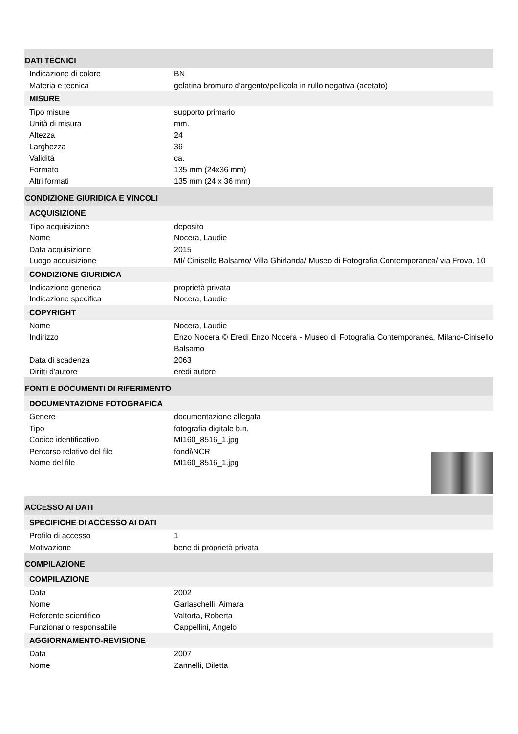DATI TECNICI
| Indicazione di colore | BN |
| Materia e tecnica | gelatina bromuro d'argento/pellicola in rullo negativa (acetato) |
MISURE
| Tipo misure | supporto primario |
| Unità di misura | mm. |
| Altezza | 24 |
| Larghezza | 36 |
| Validità | ca. |
| Formato | 135 mm (24x36 mm) |
| Altri formati | 135 mm (24 x 36 mm) |
CONDIZIONE GIURIDICA E VINCOLI
ACQUISIZIONE
| Tipo acquisizione | deposito |
| Nome | Nocera, Laudie |
| Data acquisizione | 2015 |
| Luogo acquisizione | MI/ Cinisello Balsamo/ Villa Ghirlanda/ Museo di Fotografia Contemporanea/ via Frova, 10 |
CONDIZIONE GIURIDICA
| Indicazione generica | proprietà privata |
| Indicazione specifica | Nocera, Laudie |
COPYRIGHT
| Nome | Nocera, Laudie |
| Indirizzo | Enzo Nocera © Eredi Enzo Nocera - Museo di Fotografia Contemporanea, Milano-Cinisello Balsamo |
| Data di scadenza | 2063 |
| Diritti d'autore | eredi autore |
FONTI E DOCUMENTI DI RIFERIMENTO
DOCUMENTAZIONE FOTOGRAFICA
| Genere | documentazione allegata |
| Tipo | fotografia digitale b.n. |
| Codice identificativo | MI160_8516_1.jpg |
| Percorso relativo del file | fondi\NCR |
| Nome del file | MI160_8516_1.jpg |
ACCESSO AI DATI
SPECIFICHE DI ACCESSO AI DATI
| Profilo di accesso | 1 |
| Motivazione | bene di proprietà privata |
COMPILAZIONE
COMPILAZIONE
| Data | 2002 |
| Nome | Garlaschelli, Aimara |
| Referente scientifico | Valtorta, Roberta |
| Funzionario responsabile | Cappellini, Angelo |
AGGIORNAMENTO-REVISIONE
| Data | 2007 |
| Nome | Zannelli, Diletta |